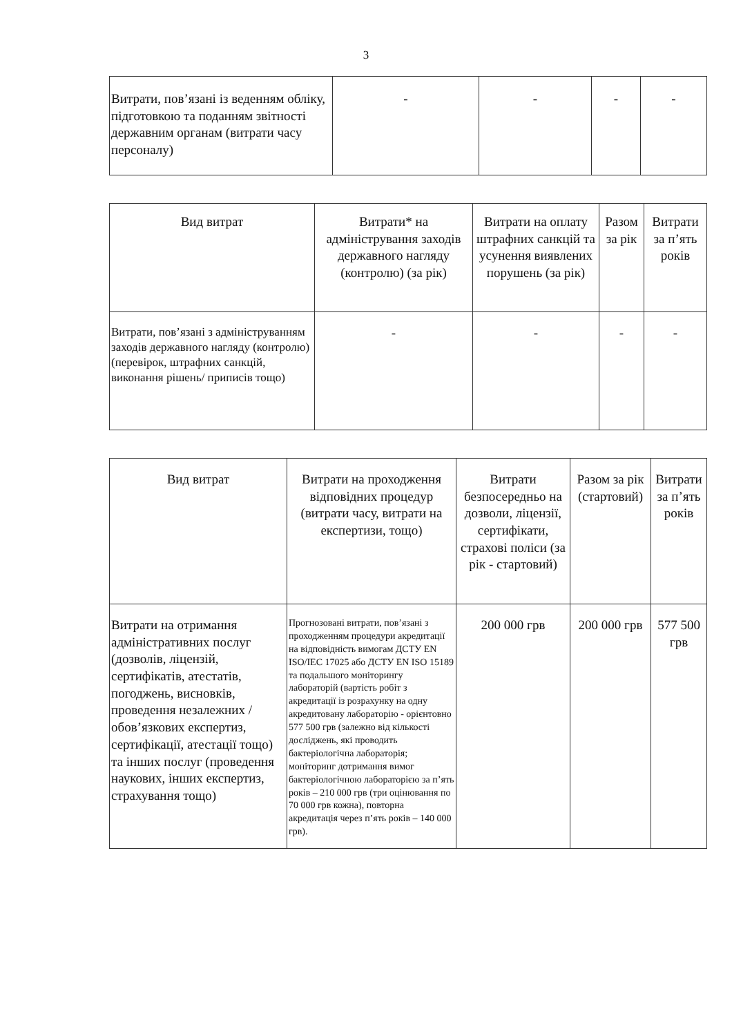3
| Витрати, пов’язані із веденням обліку, підготовкою та поданням звітності державним органам (витрати часу персоналу) | - | - | - | - |
| Вид витрат | Витрати* на адміністрування заходів державного нагляду (контролю) (за рік) | Витрати на оплату штрафних санкцій та усунення виявлених порушень (за рік) | Разом за рік | Витрати за п’ять років |
| --- | --- | --- | --- | --- |
| Витрати, пов’язані з адмініструванням заходів державного нагляду (контролю) (перевірок, штрафних санкцій, виконання рішень/ приписів тощо) | - | - | - | - |
| Вид витрат | Витрати на проходження відповідних процедур (витрати часу, витрати на експертизи, тощо) | Витрати безпосередньо на дозволи, ліцензії, сертифікати, страхові поліси (за рік - стартовий) | Разом за рік (стартовий) | Витрати за п’ять років |
| --- | --- | --- | --- | --- |
| Витрати на отримання адміністративних послуг (дозволів, ліцензій, сертифікатів, атестатів, погоджень, висновків, проведення незалежних / обов’язкових експертиз, сертифікації, атестації тощо) та інших послуг (проведення наукових, інших експертиз, страхування тощо) | Прогнозовані витрати, пов’язані з проходженням процедури акредитації на відповідність вимогам ДСТУ EN ISO/IEC 17025 або ДСТУ EN ISO 15189 та подальшого моніторингу лабораторій (вартість робіт з акредитації із розрахунку на одну акредитовану лабораторію - орієнтовно 577 500 грв (залежно від кількості досліджень, які проводить бактеріологічна лабораторія; моніторинг дотримання вимог бактеріологічною лабораторією за п’ять років – 210 000 грв (три оцінювання по 70 000 грв кожна), повторна акредитація через п’ять років – 140 000 грв). | 200 000 грв | 200 000 грв | 577 500 грв |